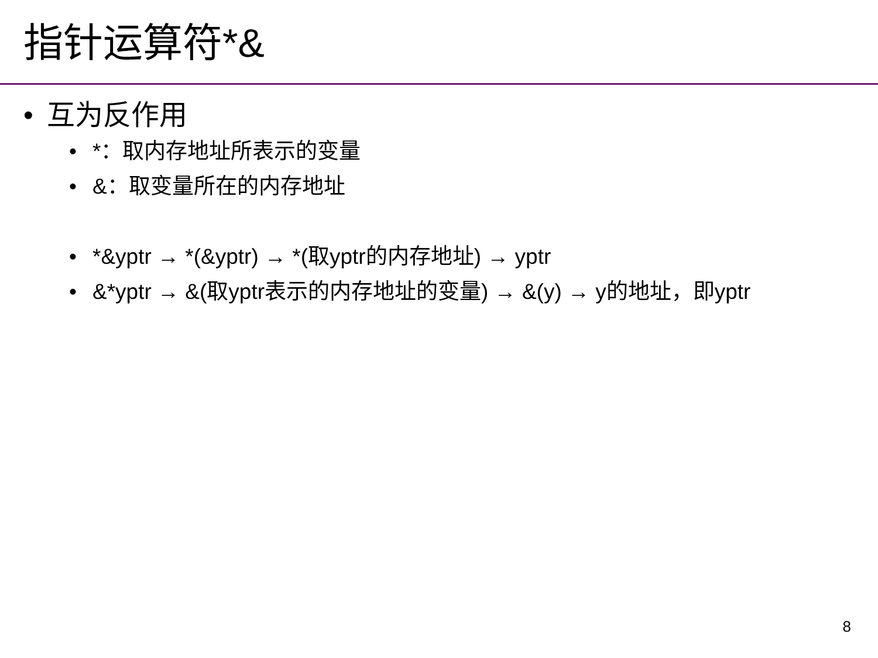指针运算符*&
• 互为反作用
• *：取内存地址所表示的变量
• &：取变量所在的内存地址
• *&yptr → *(&yptr) → *(取yptr的内存地址) → yptr
• &*yptr → &(取yptr表示的内存地址的变量) → &(y) → y的地址，即yptr
8